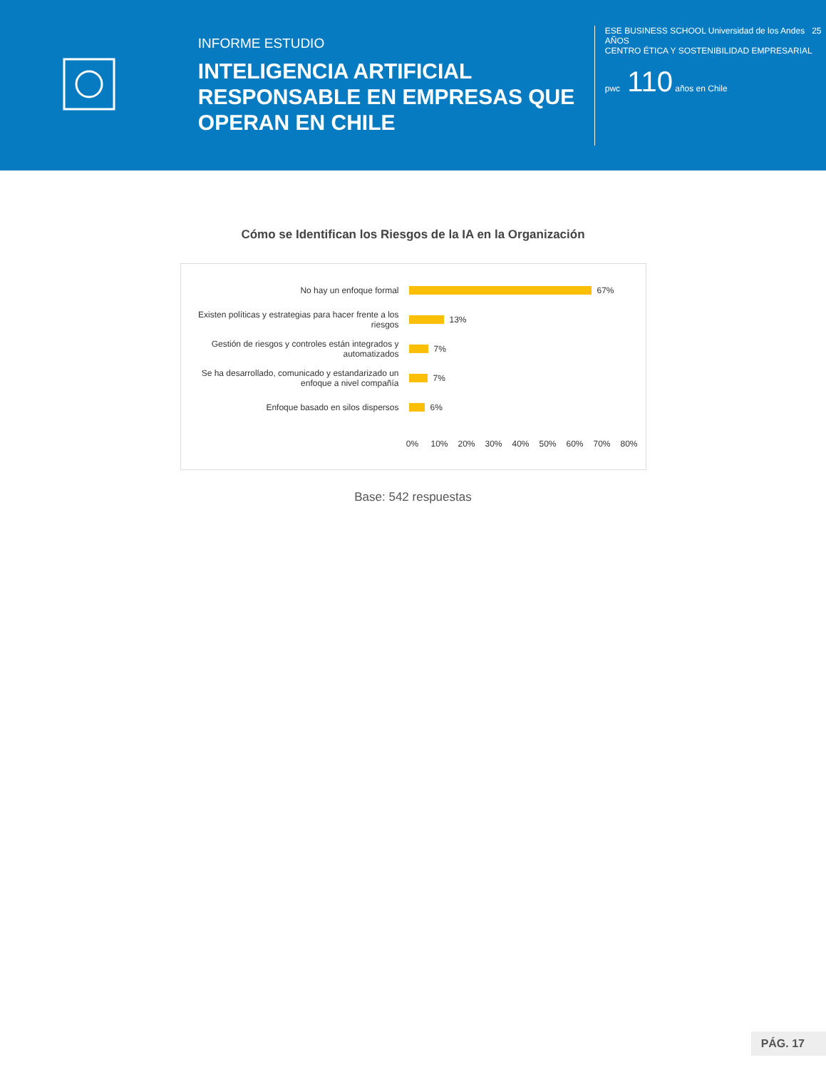INFORME ESTUDIO
INTELIGENCIA ARTIFICIAL RESPONSABLE EN EMPRESAS QUE OPERAN EN CHILE
ESE BUSINESS SCHOOL Universidad de los Andes 25 AÑOS
CENTRO ÉTICA Y SOSTENIBILIDAD EMPRESARIAL
pwc 110 años en Chile
Cómo se Identifican los Riesgos de la IA en la Organización
No hay un enfoque formal
67%
Existen políticas y estrategias para hacer frente a los riesgos
13%
Gestión de riesgos y controles están integrados y automatizados
7%
Se ha desarrollado, comunicado y estandarizado un enfoque a nivel compañía
7%
Enfoque basado en silos dispersos
6%
0% 10% 20% 30% 40% 50% 60% 70% 80%
Base: 542 respuestas
PÁG. 17